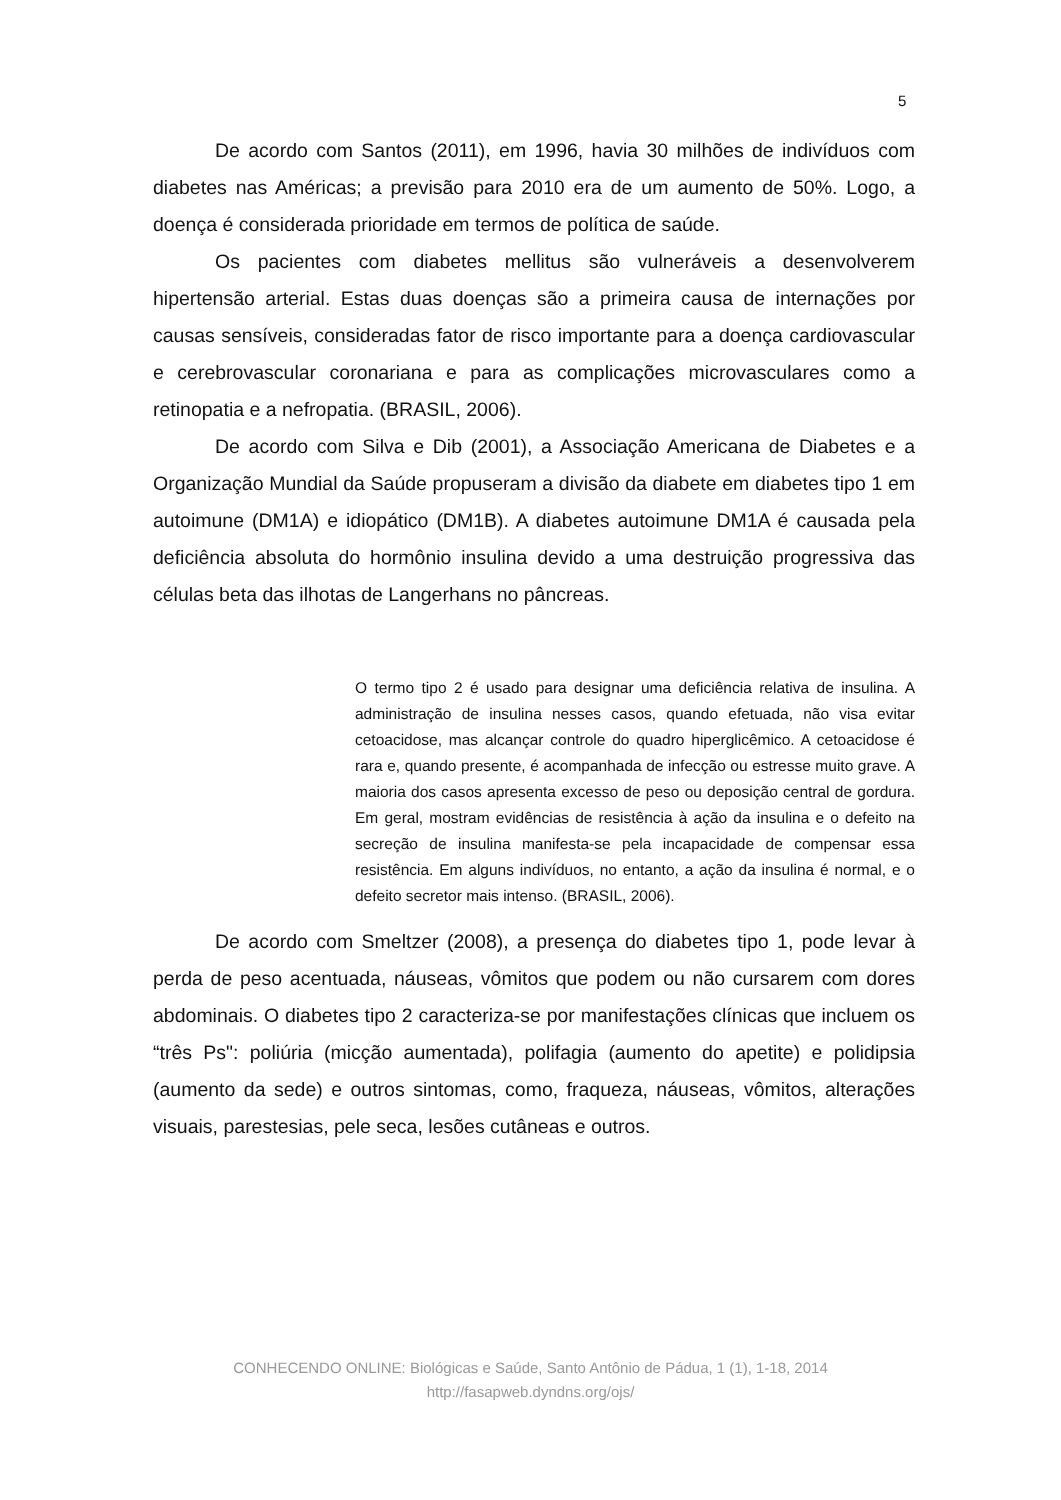5
De acordo com Santos (2011), em 1996, havia 30 milhões de indivíduos com diabetes nas Américas; a previsão para 2010 era de um aumento de 50%. Logo, a doença é considerada prioridade em termos de política de saúde.
Os pacientes com diabetes mellitus são vulneráveis a desenvolverem hipertensão arterial. Estas duas doenças são a primeira causa de internações por causas sensíveis, consideradas fator de risco importante para a doença cardiovascular e cerebrovascular coronariana e para as complicações microvasculares como a retinopatia e a nefropatia. (BRASIL, 2006).
De acordo com Silva e Dib (2001), a Associação Americana de Diabetes e a Organização Mundial da Saúde propuseram a divisão da diabete em diabetes tipo 1 em autoimune (DM1A) e idiopático (DM1B). A diabetes autoimune DM1A é causada pela deficiência absoluta do hormônio insulina devido a uma destruição progressiva das células beta das ilhotas de Langerhans no pâncreas.
O termo tipo 2 é usado para designar uma deficiência relativa de insulina. A administração de insulina nesses casos, quando efetuada, não visa evitar cetoacidose, mas alcançar controle do quadro hiperglicêmico. A cetoacidose é rara e, quando presente, é acompanhada de infecção ou estresse muito grave. A maioria dos casos apresenta excesso de peso ou deposição central de gordura. Em geral, mostram evidências de resistência à ação da insulina e o defeito na secreção de insulina manifesta-se pela incapacidade de compensar essa resistência. Em alguns indivíduos, no entanto, a ação da insulina é normal, e o defeito secretor mais intenso. (BRASIL, 2006).
De acordo com Smeltzer (2008), a presença do diabetes tipo 1, pode levar à perda de peso acentuada, náuseas, vômitos que podem ou não cursarem com dores abdominais. O diabetes tipo 2 caracteriza-se por manifestações clínicas que incluem os “três Ps": poliúria (micção aumentada), polifagia (aumento do apetite) e polidipsia (aumento da sede) e outros sintomas, como, fraqueza, náuseas, vômitos, alterações visuais, parestesias, pele seca, lesões cutâneas e outros.
CONHECENDO ONLINE: Biológicas e Saúde, Santo Antônio de Pádua, 1 (1), 1-18, 2014
http://fasapweb.dyndns.org/ojs/